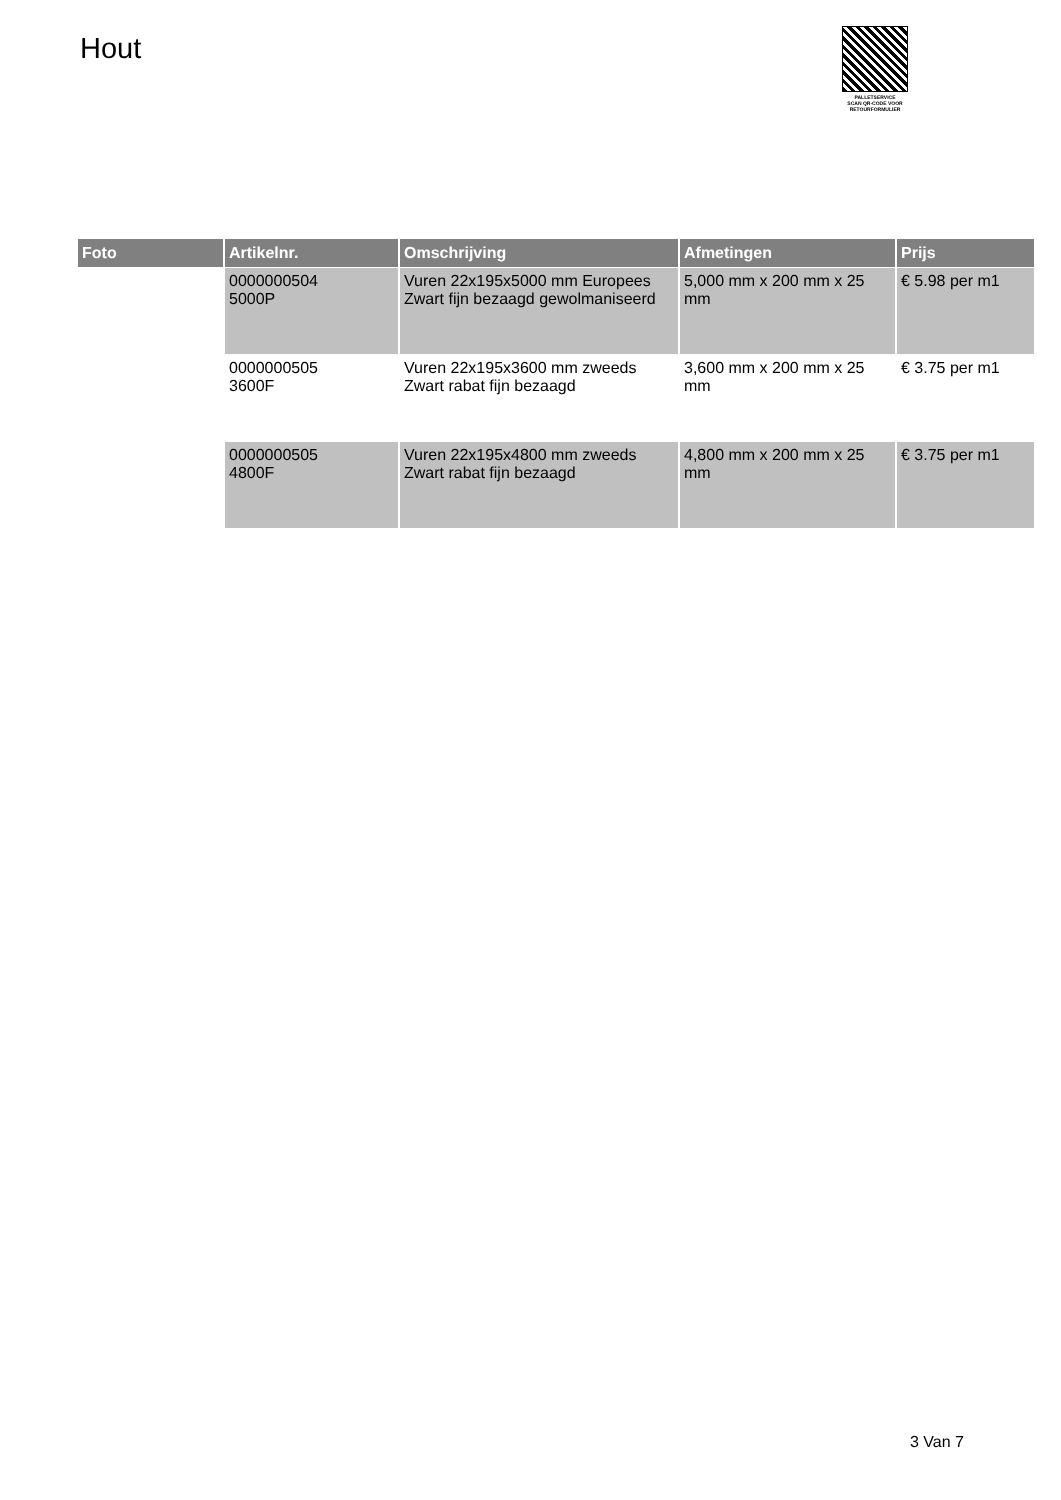Hout
PALLETSERVICE
SCAN QR-CODE VOOR
RETOURFORMULIER
| Foto | Artikelnr. | Omschrijving | Afmetingen | Prijs |
| --- | --- | --- | --- | --- |
| | 0000000504 5000P | Vuren 22x195x5000 mm Europees Zwart fijn bezaagd gewolmaniseerd | 5,000 mm x 200 mm x 25 mm | € 5.98 per m1 |
| | 0000000505 3600F | Vuren 22x195x3600 mm zweeds Zwart rabat fijn bezaagd | 3,600 mm x 200 mm x 25 mm | € 3.75 per m1 |
| | 0000000505 4800F | Vuren 22x195x4800 mm zweeds Zwart rabat fijn bezaagd | 4,800 mm x 200 mm x 25 mm | € 3.75 per m1 |
3 Van 7